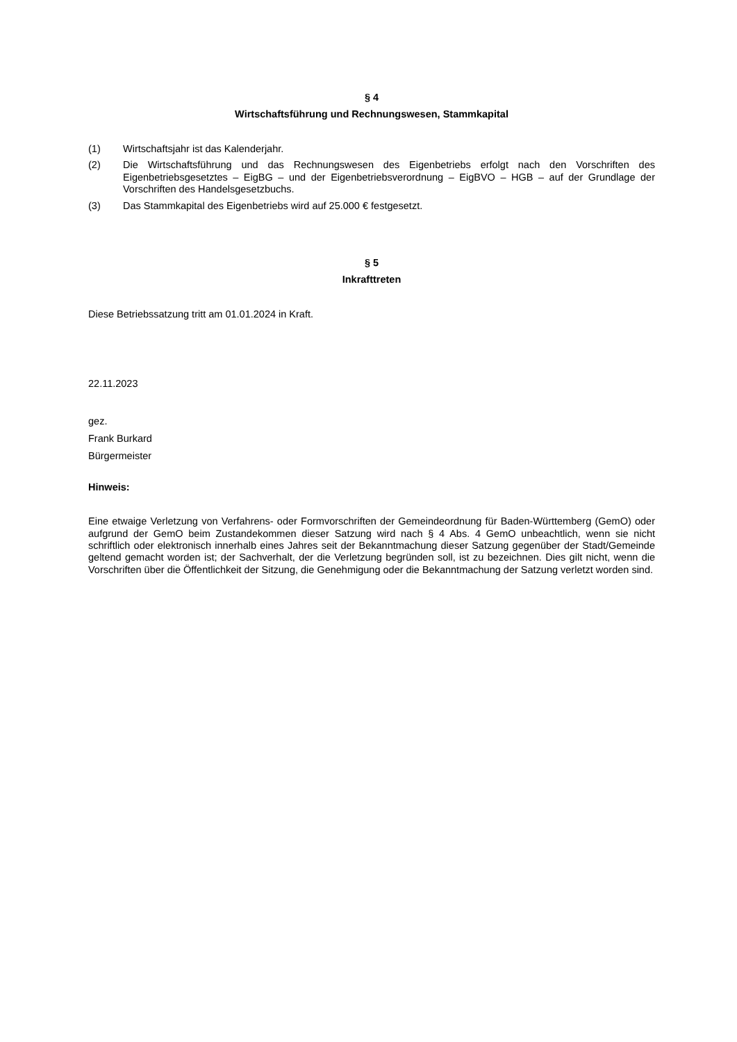§ 4
Wirtschaftsführung und Rechnungswesen, Stammkapital
(1) Wirtschaftsjahr ist das Kalenderjahr.
(2) Die Wirtschaftsführung und das Rechnungswesen des Eigenbetriebs erfolgt nach den Vorschriften des Eigenbetriebsgesetztes – EigBG – und der Eigenbetriebsverordnung – EigBVO – HGB – auf der Grundlage der Vorschriften des Handelsgesetzbuchs.
(3) Das Stammkapital des Eigenbetriebs wird auf 25.000 € festgesetzt.
§ 5
Inkrafttreten
Diese Betriebssatzung tritt am 01.01.2024 in Kraft.
22.11.2023
gez.
Frank Burkard
Bürgermeister
Hinweis:
Eine etwaige Verletzung von Verfahrens- oder Formvorschriften der Gemeindeordnung für Baden-Württemberg (GemO) oder aufgrund der GemO beim Zustandekommen dieser Satzung wird nach § 4 Abs. 4 GemO unbeachtlich, wenn sie nicht schriftlich oder elektronisch innerhalb eines Jahres seit der Bekanntmachung dieser Satzung gegenüber der Stadt/Gemeinde geltend gemacht worden ist; der Sachverhalt, der die Verletzung begründen soll, ist zu bezeichnen. Dies gilt nicht, wenn die Vorschriften über die Öffentlichkeit der Sitzung, die Genehmigung oder die Bekanntmachung der Satzung verletzt worden sind.